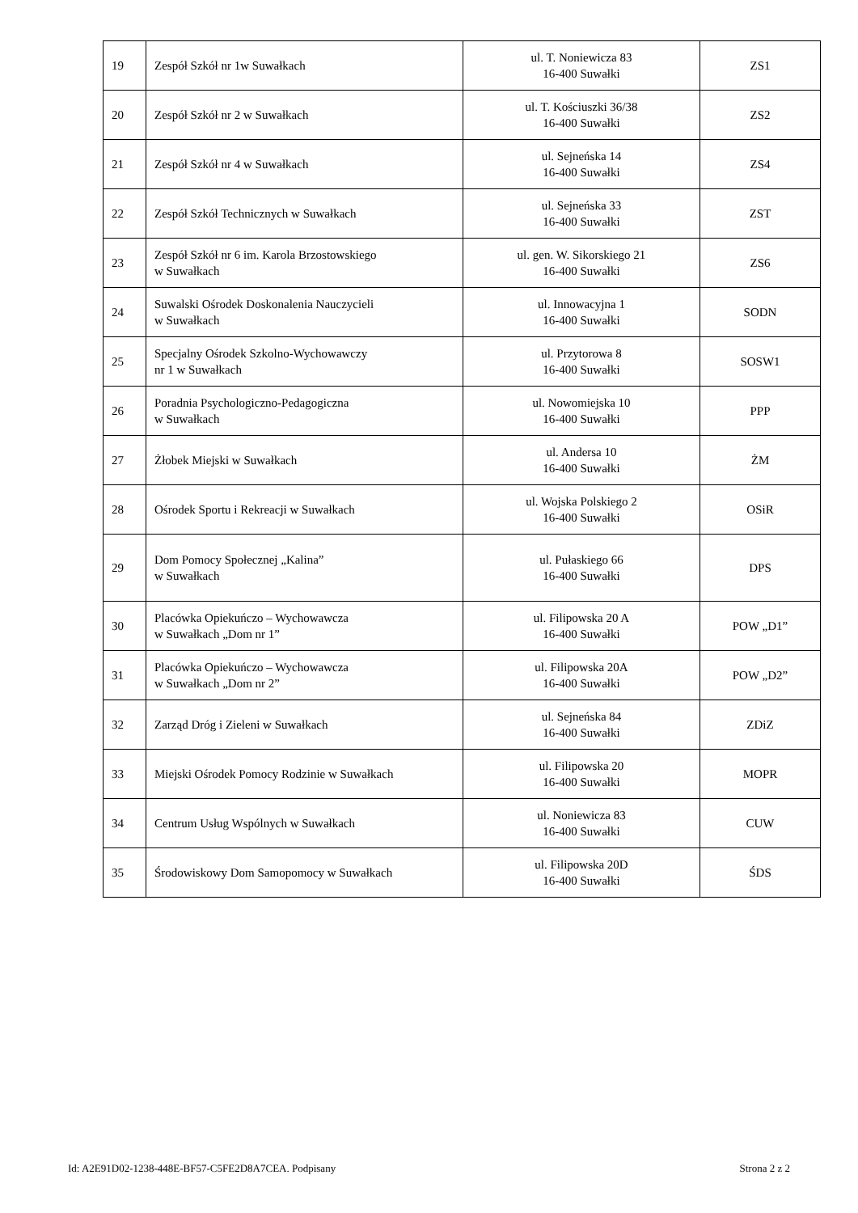| 19 | Zespół Szkół nr 1w Suwałkach | ul. T. Noniewicza 83 16-400 Suwałki | ZS1 |
| 20 | Zespół Szkół nr 2 w Suwałkach | ul. T. Kościuszki 36/38 16-400 Suwałki | ZS2 |
| 21 | Zespół Szkół nr 4 w Suwałkach | ul. Sejneńska 14 16-400 Suwałki | ZS4 |
| 22 | Zespół Szkół Technicznych w Suwałkach | ul. Sejneńska 33 16-400 Suwałki | ZST |
| 23 | Zespół Szkół nr 6 im. Karola Brzostowskiego w Suwałkach | ul. gen. W. Sikorskiego 21 16-400 Suwałki | ZS6 |
| 24 | Suwalski Ośrodek Doskonalenia Nauczycieli w Suwałkach | ul. Innowacyjna 1 16-400 Suwałki | SODN |
| 25 | Specjalny Ośrodek Szkolno-Wychowawczy nr 1 w Suwałkach | ul. Przytorowa 8 16-400 Suwałki | SOSW1 |
| 26 | Poradnia Psychologiczno-Pedagogiczna w Suwałkach | ul. Nowomiejska 10 16-400 Suwałki | PPP |
| 27 | Żłobek Miejski w Suwałkach | ul. Andersa 10 16-400 Suwałki | ŻM |
| 28 | Ośrodek Sportu i Rekreacji w Suwałkach | ul. Wojska Polskiego 2 16-400 Suwałki | OSiR |
| 29 | Dom Pomocy Społecznej „Kalina” w Suwałkach | ul. Pułaskiego 66 16-400 Suwałki | DPS |
| 30 | Placówka Opiekuńczo – Wychowawcza w Suwałkach „Dom nr 1” | ul. Filipowska 20 A 16-400 Suwałki | POW „D1” |
| 31 | Placówka Opiekuńczo – Wychowawcza w Suwałkach „Dom nr 2” | ul. Filipowska 20A 16-400 Suwałki | POW „D2” |
| 32 | Zarząd Dróg i Zieleni w Suwałkach | ul. Sejneńska 84 16-400 Suwałki | ZDiZ |
| 33 | Miejski Ośrodek Pomocy Rodzinie w Suwałkach | ul. Filipowska 20 16-400 Suwałki | MOPR |
| 34 | Centrum Usług Wspólnych w Suwałkach | ul. Noniewicza 83 16-400 Suwałki | CUW |
| 35 | Środowiskowy Dom Samopomocy w Suwałkach | ul. Filipowska 20D 16-400 Suwałki | ŚDS |
Id: A2E91D02-1238-448E-BF57-C5FE2D8A7CEA. Podpisany Strona 2 z 2